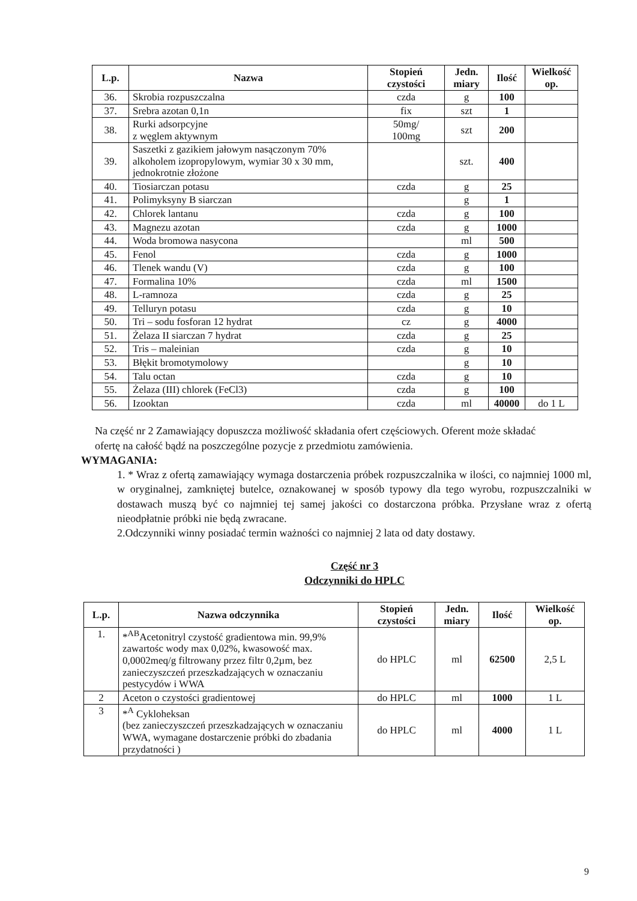| L.p. | Nazwa | Stopień czystości | Jedn. miary | Ilość | Wielkość op. |
| --- | --- | --- | --- | --- | --- |
| 36. | Skrobia rozpuszczalna | czda | g | 100 | |
| 37. | Srebra azotan 0,1n | fix | szt | 1 | |
| 38. | Rurki adsorpcyjne z węglem aktywnym | 50mg/ 100mg | szt | 200 | |
| 39. | Saszetki z gazikiem jałowym nasączonym 70% alkoholem izopropylowym, wymiar 30 x 30 mm, jednokrotnie złożone | | szt. | 400 | |
| 40. | Tiosiarczan potasu | czda | g | 25 | |
| 41. | Polimyksyny B siarczan | | g | 1 | |
| 42. | Chlorek lantanu | czda | g | 100 | |
| 43. | Magnezu azotan | czda | g | 1000 | |
| 44. | Woda bromowa nasycona | | ml | 500 | |
| 45. | Fenol | czda | g | 1000 | |
| 46. | Tlenek wandu (V) | czda | g | 100 | |
| 47. | Formalina 10% | czda | ml | 1500 | |
| 48. | L-ramnoza | czda | g | 25 | |
| 49. | Telluryn potasu | czda | g | 10 | |
| 50. | Tri – sodu fosforan 12 hydrat | cz | g | 4000 | |
| 51. | Żelaza II siarczan 7 hydrat | czda | g | 25 | |
| 52. | Tris – maleinian | czda | g | 10 | |
| 53. | Błękit bromotymolowy | | g | 10 | |
| 54. | Talu octan | czda | g | 10 | |
| 55. | Żelaza (III) chlorek (FeCl3) | czda | g | 100 | |
| 56. | Izooktan | czda | ml | 40000 | do 1 L |
Na część nr 2 Zamawiający dopuszcza możliwość składania ofert częściowych. Oferent może składać ofertę na całość bądź na poszczególne pozycje z przedmiotu zamówienia.
WYMAGANIA:
1. * Wraz z ofertą zamawiający wymaga dostarczenia próbek rozpuszczalnika w ilości, co najmniej 1000 ml, w oryginalnej, zamkniętej butelce, oznakowanej w sposób typowy dla tego wyrobu, rozpuszczalniki w dostawach muszą być co najmniej tej samej jakości co dostarczona próbka. Przysłane wraz z ofertą nieodpłatnie próbki nie będą zwracane.
2.Odczynniki winny posiadać termin ważności co najmniej 2 lata od daty dostawy.
Część nr 3
Odczynniki do HPLC
| L.p. | Nazwa odczynnika | Stopień czystości | Jedn. miary | Ilość | Wielkość op. |
| --- | --- | --- | --- | --- | --- |
| 1. | *<sup>AB</sup>Acetonitryl czystość gradientowa min. 99,9% zawartośc wody max 0,02%, kwasowość max. 0,0002meq/g filtrowany przez filtr 0,2µm, bez zanieczyszczeń przeszkadzających w oznaczaniu pestycydów i WWA | do HPLC | ml | 62500 | 2,5 L |
| 2 | Aceton o czystości gradientowej | do HPLC | ml | 1000 | 1 L |
| 3 | *<sup>A</sup> Cykloheksan (bez zanieczyszczeń przeszkadzających w oznaczaniu WWA, wymagane dostarczenie próbki do zbadania przydatności ) | do HPLC | ml | 4000 | 1 L |
9